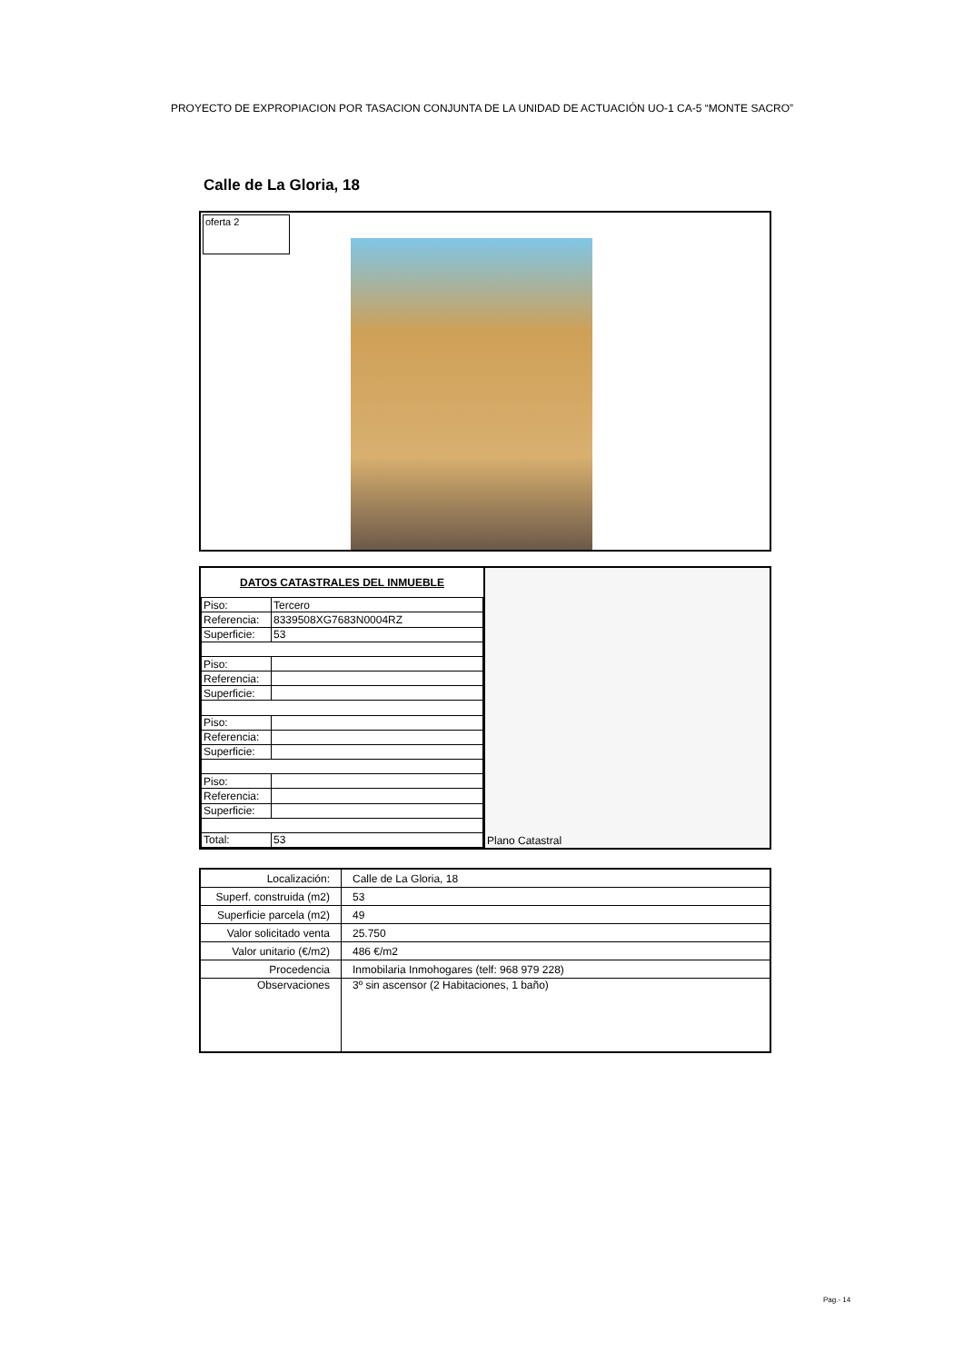PROYECTO DE EXPROPIACION POR TASACION CONJUNTA DE LA UNIDAD DE ACTUACIÓN UO-1 CA-5 “MONTE SACRO”
Calle de La Gloria, 18
oferta 2
| DATOS CATASTRALES DEL INMUEBLE | |
| --- | --- |
| Piso: | Tercero |
| Referencia: | 8339508XG7683N0004RZ |
| Superficie: | 53 |
| Piso: | |
| Referencia: | |
| Superficie: | |
| Piso: | |
| Referencia: | |
| Superficie: | |
| Piso: | |
| Referencia: | |
| Superficie: | |
| Total: | 53 |
Plano Catastral
| Localización: | Calle de La Gloria, 18 |
| Superf. construida (m2) | 53 |
| Superficie parcela (m2) | 49 |
| Valor solicitado venta | 25.750 |
| Valor unitario (€/m2) | 486 €/m2 |
| Procedencia | Inmobilaria Inmohogares (telf: 968 979 228) |
| Observaciones | 3º sin ascensor (2 Habitaciones, 1 baño) |
Pag.- 14